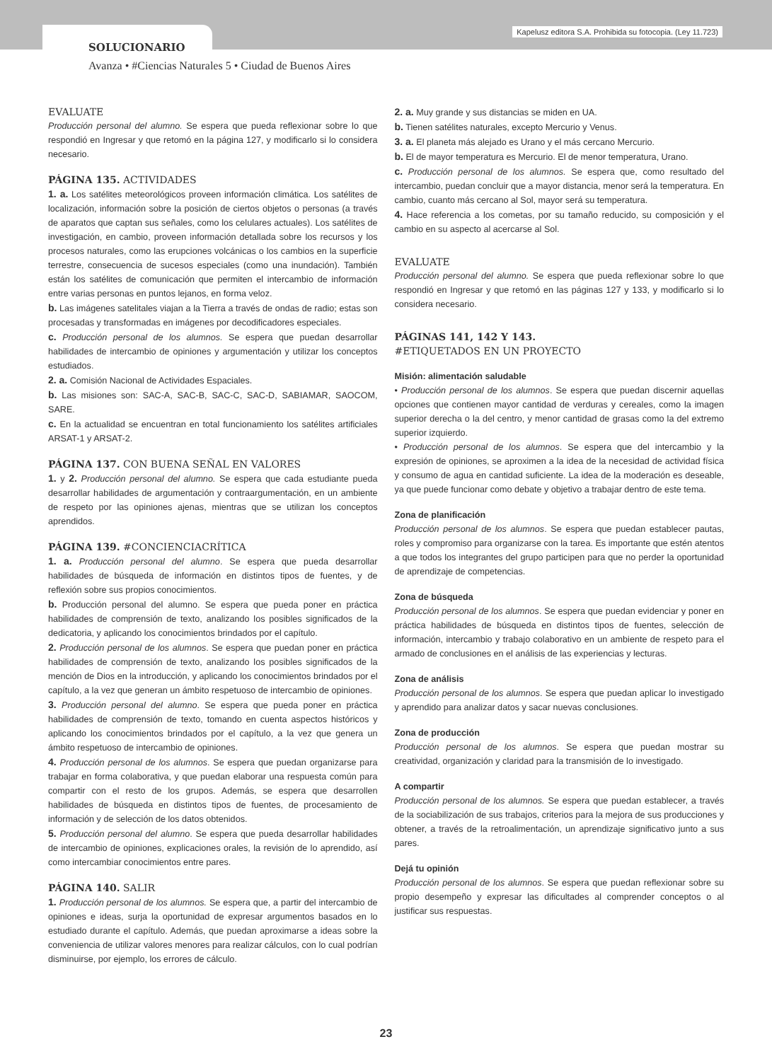Kapelusz editora S.A. Prohibida su fotocopia. (Ley 11.723)
SOLUCIONARIO
Avanza • #Ciencias Naturales 5 • Ciudad de Buenos Aires
EVALUATE
Producción personal del alumno. Se espera que pueda reflexionar sobre lo que respondió en Ingresar y que retomó en la página 127, y modificarlo si lo considera necesario.
PÁGINA 135. ACTIVIDADES
1. a. Los satélites meteorológicos proveen información climática. Los satélites de localización, información sobre la posición de ciertos objetos o personas (a través de aparatos que captan sus señales, como los celulares actuales). Los satélites de investigación, en cambio, proveen información detallada sobre los recursos y los procesos naturales, como las erupciones volcánicas o los cambios en la superficie terrestre, consecuencia de sucesos especiales (como una inundación). También están los satélites de comunicación que permiten el intercambio de información entre varias personas en puntos lejanos, en forma veloz.
b. Las imágenes satelitales viajan a la Tierra a través de ondas de radio; estas son procesadas y transformadas en imágenes por decodificadores especiales.
c. Producción personal de los alumnos. Se espera que puedan desarrollar habilidades de intercambio de opiniones y argumentación y utilizar los conceptos estudiados.
2. a. Comisión Nacional de Actividades Espaciales.
b. Las misiones son: SAC-A, SAC-B, SAC-C, SAC-D, SABIAMAR, SAOCOM, SARE.
c. En la actualidad se encuentran en total funcionamiento los satélites artificiales ARSAT-1 y ARSAT-2.
PÁGINA 137. CON BUENA SEÑAL EN VALORES
1. y 2. Producción personal del alumno. Se espera que cada estudiante pueda desarrollar habilidades de argumentación y contraargumentación, en un ambiente de respeto por las opiniones ajenas, mientras que se utilizan los conceptos aprendidos.
PÁGINA 139. #CONCIENCIACRÍTICA
1. a. Producción personal del alumno. Se espera que pueda desarrollar habilidades de búsqueda de información en distintos tipos de fuentes, y de reflexión sobre sus propios conocimientos.
b. Producción personal del alumno. Se espera que pueda poner en práctica habilidades de comprensión de texto, analizando los posibles significados de la dedicatoria, y aplicando los conocimientos brindados por el capítulo.
2. Producción personal de los alumnos. Se espera que puedan poner en práctica habilidades de comprensión de texto, analizando los posibles significados de la mención de Dios en la introducción, y aplicando los conocimientos brindados por el capítulo, a la vez que generan un ámbito respetuoso de intercambio de opiniones.
3. Producción personal del alumno. Se espera que pueda poner en práctica habilidades de comprensión de texto, tomando en cuenta aspectos históricos y aplicando los conocimientos brindados por el capítulo, a la vez que genera un ámbito respetuoso de intercambio de opiniones.
4. Producción personal de los alumnos. Se espera que puedan organizarse para trabajar en forma colaborativa, y que puedan elaborar una respuesta común para compartir con el resto de los grupos. Además, se espera que desarrollen habilidades de búsqueda en distintos tipos de fuentes, de procesamiento de información y de selección de los datos obtenidos.
5. Producción personal del alumno. Se espera que pueda desarrollar habilidades de intercambio de opiniones, explicaciones orales, la revisión de lo aprendido, así como intercambiar conocimientos entre pares.
PÁGINA 140. SALIR
1. Producción personal de los alumnos. Se espera que, a partir del intercambio de opiniones e ideas, surja la oportunidad de expresar argumentos basados en lo estudiado durante el capítulo. Además, que puedan aproximarse a ideas sobre la conveniencia de utilizar valores menores para realizar cálculos, con lo cual podrían disminuirse, por ejemplo, los errores de cálculo.
2. a. Muy grande y sus distancias se miden en UA.
b. Tienen satélites naturales, excepto Mercurio y Venus.
3. a. El planeta más alejado es Urano y el más cercano Mercurio.
b. El de mayor temperatura es Mercurio. El de menor temperatura, Urano.
c. Producción personal de los alumnos. Se espera que, como resultado del intercambio, puedan concluir que a mayor distancia, menor será la temperatura. En cambio, cuanto más cercano al Sol, mayor será su temperatura.
4. Hace referencia a los cometas, por su tamaño reducido, su composición y el cambio en su aspecto al acercarse al Sol.
EVALUATE
Producción personal del alumno. Se espera que pueda reflexionar sobre lo que respondió en Ingresar y que retomó en las páginas 127 y 133, y modificarlo si lo considera necesario.
PÁGINAS 141, 142 Y 143.
#ETIQUETADOS EN UN PROYECTO
Misión: alimentación saludable
• Producción personal de los alumnos. Se espera que puedan discernir aquellas opciones que contienen mayor cantidad de verduras y cereales, como la imagen superior derecha o la del centro, y menor cantidad de grasas como la del extremo superior izquierdo.
• Producción personal de los alumnos. Se espera que del intercambio y la expresión de opiniones, se aproximen a la idea de la necesidad de actividad física y consumo de agua en cantidad suficiente. La idea de la moderación es deseable, ya que puede funcionar como debate y objetivo a trabajar dentro de este tema.
Zona de planificación
Producción personal de los alumnos. Se espera que puedan establecer pautas, roles y compromiso para organizarse con la tarea. Es importante que estén atentos a que todos los integrantes del grupo participen para que no perder la oportunidad de aprendizaje de competencias.
Zona de búsqueda
Producción personal de los alumnos. Se espera que puedan evidenciar y poner en práctica habilidades de búsqueda en distintos tipos de fuentes, selección de información, intercambio y trabajo colaborativo en un ambiente de respeto para el armado de conclusiones en el análisis de las experiencias y lecturas.
Zona de análisis
Producción personal de los alumnos. Se espera que puedan aplicar lo investigado y aprendido para analizar datos y sacar nuevas conclusiones.
Zona de producción
Producción personal de los alumnos. Se espera que puedan mostrar su creatividad, organización y claridad para la transmisión de lo investigado.
A compartir
Producción personal de los alumnos. Se espera que puedan establecer, a través de la sociabilización de sus trabajos, criterios para la mejora de sus producciones y obtener, a través de la retroalimentación, un aprendizaje significativo junto a sus pares.
Dejá tu opinión
Producción personal de los alumnos. Se espera que puedan reflexionar sobre su propio desempeño y expresar las dificultades al comprender conceptos o al justificar sus respuestas.
23